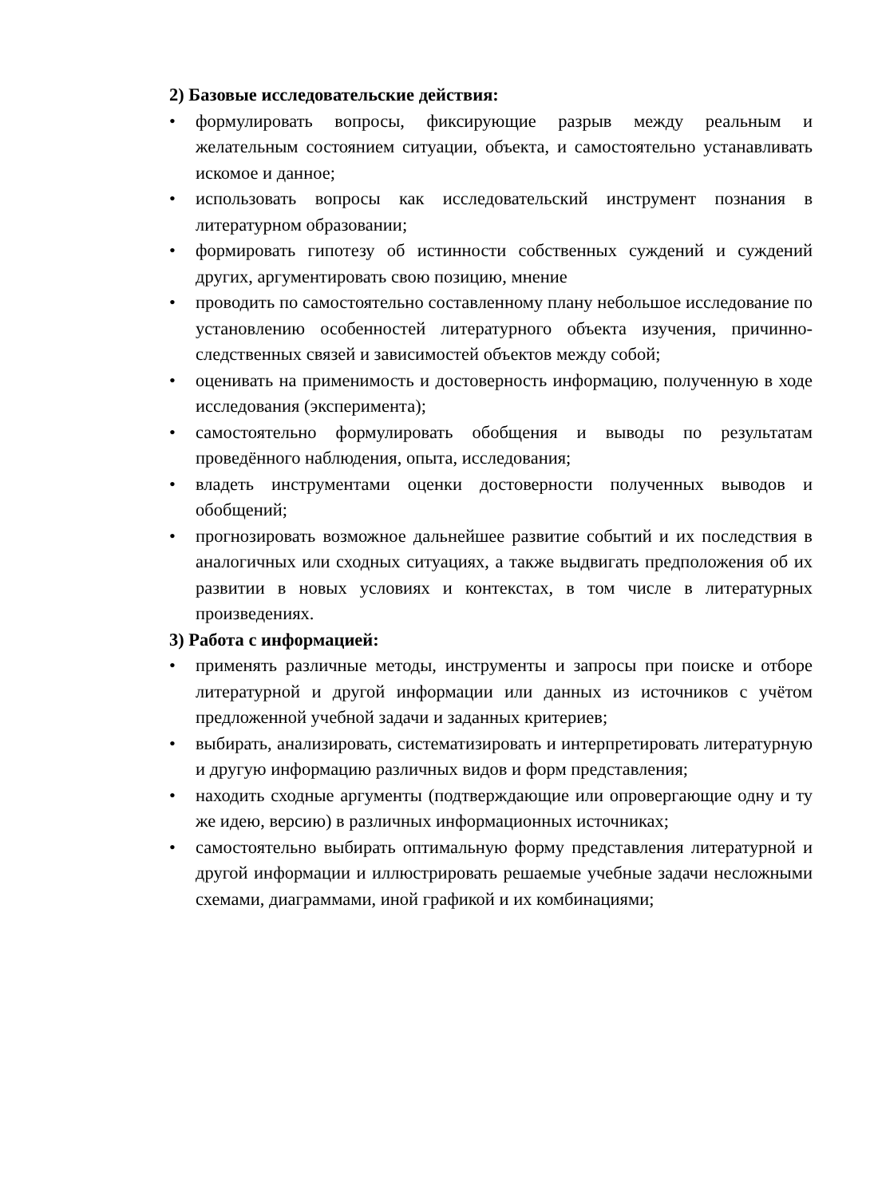2) Базовые исследовательские действия:
• формулировать вопросы, фиксирующие разрыв между реальным и желательным состоянием ситуации, объекта, и самостоятельно устанавливать искомое и данное;
• использовать вопросы как исследовательский инструмент познания в литературном образовании;
• формировать гипотезу об истинности собственных суждений и суждений других, аргументировать свою позицию, мнение
• проводить по самостоятельно составленному плану небольшое исследование по установлению особенностей литературного объекта изучения, причинно-следственных связей и зависимостей объектов между собой;
• оценивать на применимость и достоверность информацию, полученную в ходе исследования (эксперимента);
• самостоятельно формулировать обобщения и выводы по результатам проведённого наблюдения, опыта, исследования;
• владеть инструментами оценки достоверности полученных выводов и обобщений;
• прогнозировать возможное дальнейшее развитие событий и их последствия в аналогичных или сходных ситуациях, а также выдвигать предположения об их развитии в новых условиях и контекстах, в том числе в литературных произведениях.
3) Работа с информацией:
• применять различные методы, инструменты и запросы при поиске и отборе литературной и другой информации или данных из источников с учётом предложенной учебной задачи и заданных критериев;
• выбирать, анализировать, систематизировать и интерпретировать литературную и другую информацию различных видов и форм представления;
• находить сходные аргументы (подтверждающие или опровергающие одну и ту же идею, версию) в различных информационных источниках;
• самостоятельно выбирать оптимальную форму представления литературной и другой информации и иллюстрировать решаемые учебные задачи несложными схемами, диаграммами, иной графикой и их комбинациями;